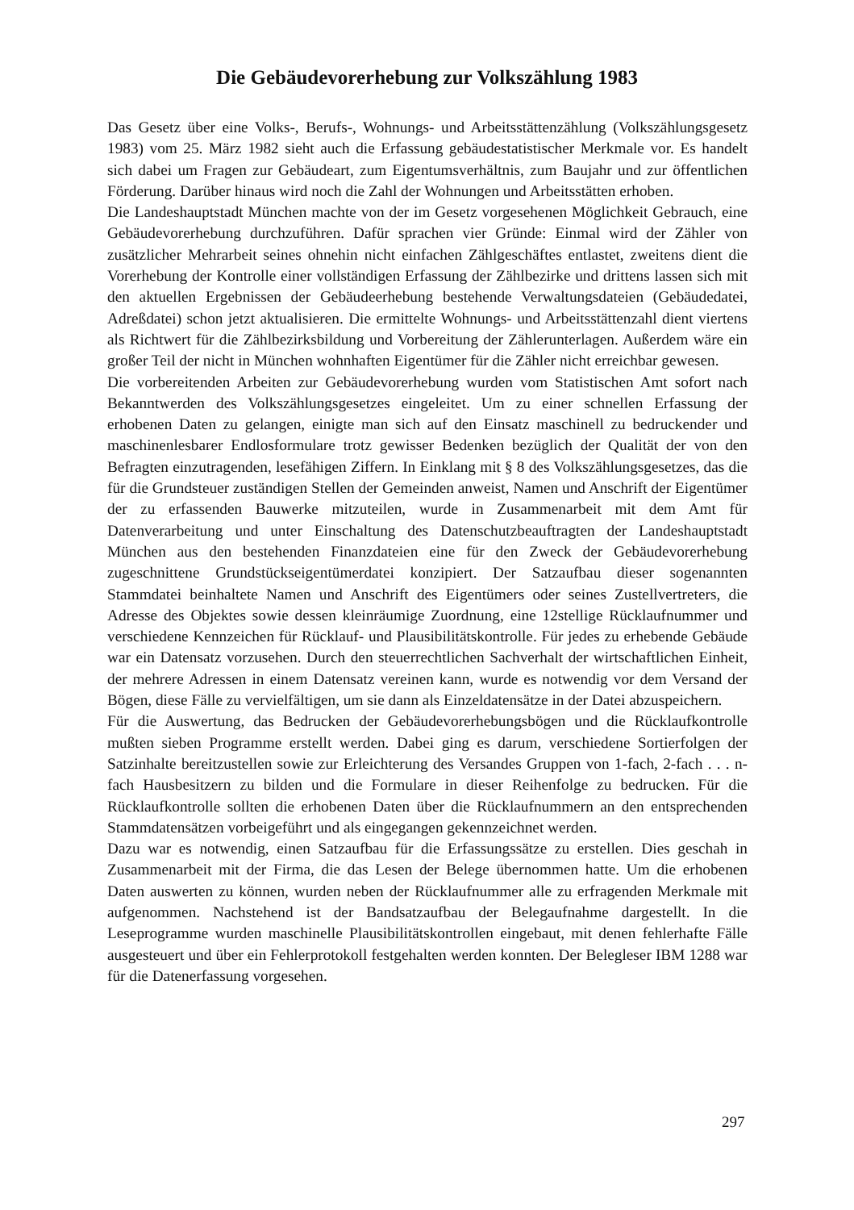Die Gebäudevorerhebung zur Volkszählung 1983
Das Gesetz über eine Volks-, Berufs-, Wohnungs- und Arbeitsstättenzählung (Volkszählungsgesetz 1983) vom 25. März 1982 sieht auch die Erfassung gebäudestatistischer Merkmale vor. Es handelt sich dabei um Fragen zur Gebäudeart, zum Eigentumsverhältnis, zum Baujahr und zur öffentlichen Förderung. Darüber hinaus wird noch die Zahl der Wohnungen und Arbeitsstätten erhoben.
Die Landeshauptstadt München machte von der im Gesetz vorgesehenen Möglichkeit Gebrauch, eine Gebäudevorerhebung durchzuführen. Dafür sprachen vier Gründe: Einmal wird der Zähler von zusätzlicher Mehrarbeit seines ohnehin nicht einfachen Zählgeschäftes entlastet, zweitens dient die Vorerhebung der Kontrolle einer vollständigen Erfassung der Zählbezirke und drittens lassen sich mit den aktuellen Ergebnissen der Gebäudeerhebung bestehende Verwaltungsdateien (Gebäudedatei, Adreßdatei) schon jetzt aktualisieren. Die ermittelte Wohnungs- und Arbeitsstättenzahl dient viertens als Richtwert für die Zählbezirksbildung und Vorbereitung der Zählerunterlagen. Außerdem wäre ein großer Teil der nicht in München wohnhaften Eigentümer für die Zähler nicht erreichbar gewesen.
Die vorbereitenden Arbeiten zur Gebäudevorerhebung wurden vom Statistischen Amt sofort nach Bekanntwerden des Volkszählungsgesetzes eingeleitet. Um zu einer schnellen Erfassung der erhobenen Daten zu gelangen, einigte man sich auf den Einsatz maschinell zu bedruckender und maschinenlesbarer Endlosformulare trotz gewisser Bedenken bezüglich der Qualität der von den Befragten einzutragenden, lesefähigen Ziffern. In Einklang mit § 8 des Volkszählungsgesetzes, das die für die Grundsteuer zuständigen Stellen der Gemeinden anweist, Namen und Anschrift der Eigentümer der zu erfassenden Bauwerke mitzuteilen, wurde in Zusammenarbeit mit dem Amt für Datenverarbeitung und unter Einschaltung des Datenschutzbeauftragten der Landeshauptstadt München aus den bestehenden Finanzdateien eine für den Zweck der Gebäudevorerhebung zugeschnittene Grundstückseigentümerdatei konzipiert. Der Satzaufbau dieser sogenannten Stammdatei beinhaltete Namen und Anschrift des Eigentümers oder seines Zustellvertreters, die Adresse des Objektes sowie dessen kleinräumige Zuordnung, eine 12stellige Rücklaufnummer und verschiedene Kennzeichen für Rücklauf- und Plausibilitätskontrolle. Für jedes zu erhebende Gebäude war ein Datensatz vorzusehen. Durch den steuerrechtlichen Sachverhalt der wirtschaftlichen Einheit, der mehrere Adressen in einem Datensatz vereinen kann, wurde es notwendig vor dem Versand der Bögen, diese Fälle zu vervielfältigen, um sie dann als Einzeldatensätze in der Datei abzuspeichern.
Für die Auswertung, das Bedrucken der Gebäudevorerhebungsbögen und die Rücklaufkontrolle mußten sieben Programme erstellt werden. Dabei ging es darum, verschiedene Sortierfolgen der Satzinhalte bereitzustellen sowie zur Erleichterung des Versandes Gruppen von 1-fach, 2-fach . . . n-fach Hausbesitzern zu bilden und die Formulare in dieser Reihenfolge zu bedrucken. Für die Rücklaufkontrolle sollten die erhobenen Daten über die Rücklaufnummern an den entsprechenden Stammdatensätzen vorbeigeführt und als eingegangen gekennzeichnet werden.
Dazu war es notwendig, einen Satzaufbau für die Erfassungssätze zu erstellen. Dies geschah in Zusammenarbeit mit der Firma, die das Lesen der Belege übernommen hatte. Um die erhobenen Daten auswerten zu können, wurden neben der Rücklaufnummer alle zu erfragenden Merkmale mit aufgenommen. Nachstehend ist der Bandsatzaufbau der Belegaufnahme dargestellt. In die Leseprogramme wurden maschinelle Plausibilitätskontrollen eingebaut, mit denen fehlerhafte Fälle ausgesteuert und über ein Fehlerprotokoll festgehalten werden konnten. Der Belegleser IBM 1288 war für die Datenerfassung vorgesehen.
297